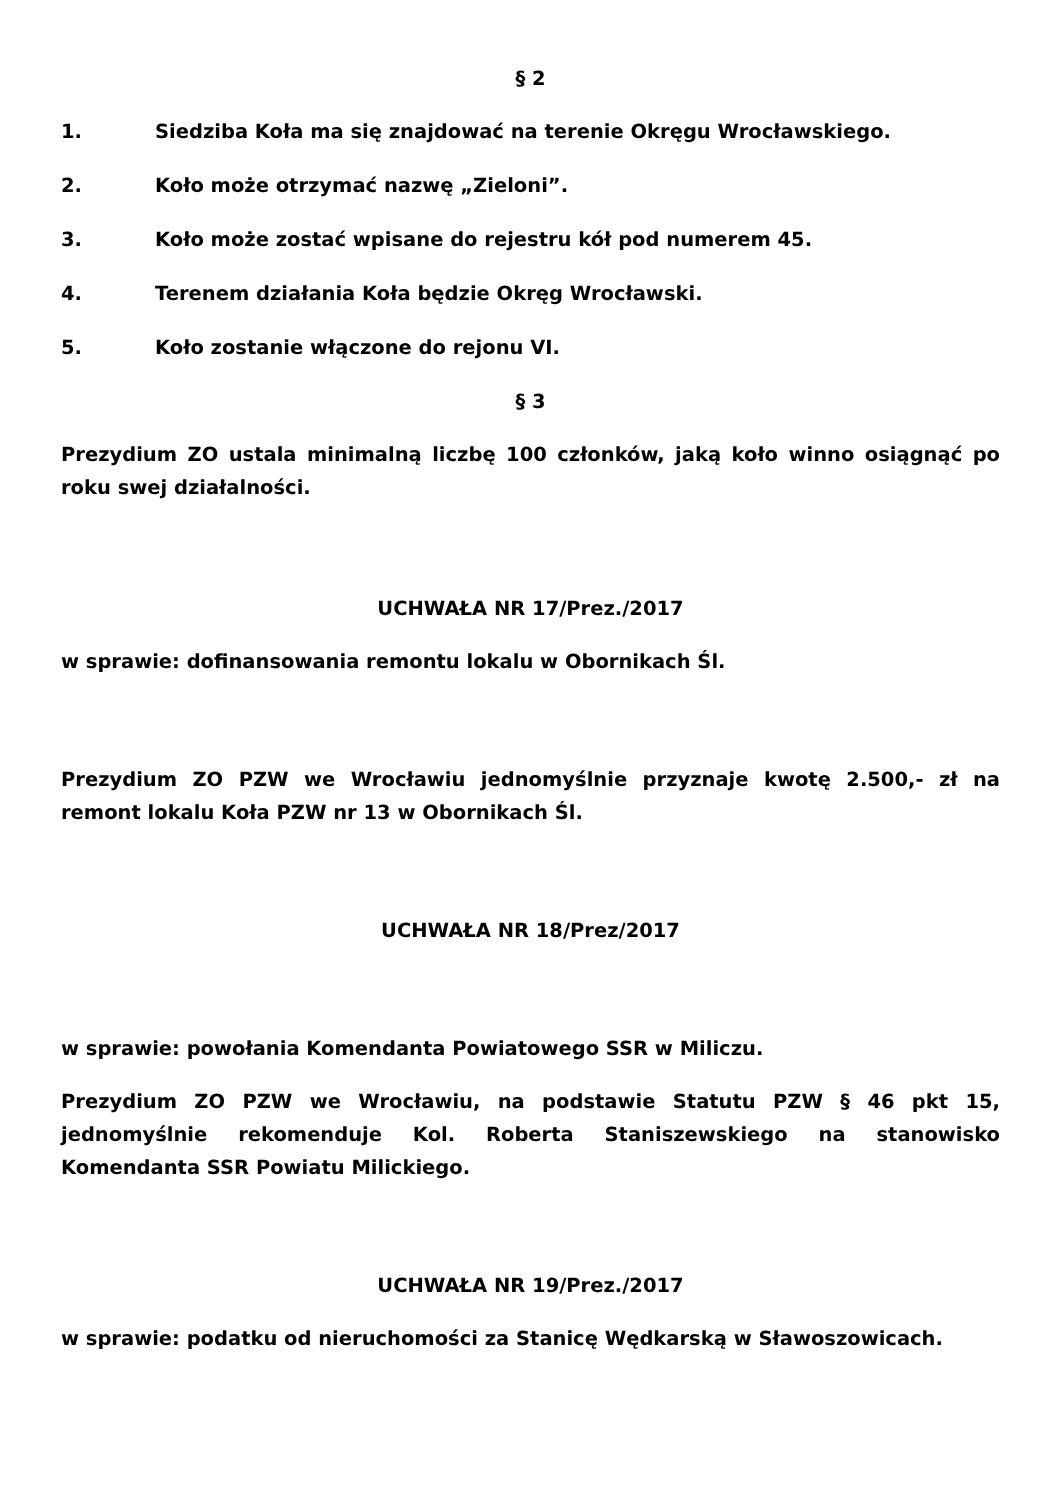§ 2
1. Siedziba Koła ma się znajdować na terenie Okręgu Wrocławskiego.
2. Koło może otrzymać nazwę „Zieloni”.
3. Koło może zostać wpisane do rejestru kół pod numerem 45.
4. Terenem działania Koła będzie Okręg Wrocławski.
5. Koło zostanie włączone do rejonu VI.
§ 3
Prezydium ZO ustala minimalną liczbę 100 członków, jaką koło winno osiągnąć po roku swej działalności.
UCHWAŁA NR 17/Prez./2017
w sprawie: dofinansowania remontu lokalu w Obornikach Śl.
Prezydium ZO PZW we Wrocławiu jednomyślnie przyznaje kwotę 2.500,- zł na remont lokalu Koła PZW nr 13 w Obornikach Śl.
UCHWAŁA NR 18/Prez/2017
w sprawie: powołania Komendanta Powiatowego SSR w Miliczu.
Prezydium ZO PZW we Wrocławiu, na podstawie Statutu PZW § 46 pkt 15, jednomyślnie rekomenduje Kol. Roberta Staniszewskiego na stanowisko Komendanta SSR Powiatu Milickiego.
UCHWAŁA NR 19/Prez./2017
w sprawie: podatku od nieruchomości za Stanicę Wędkarską w Sławoszowicach.